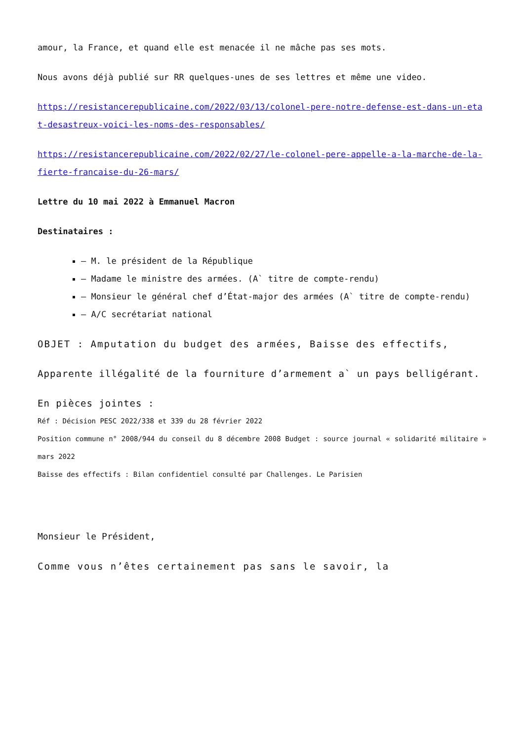amour, la France, et quand elle est menacée il ne mâche pas ses mots.
Nous avons déjà publié sur RR quelques-unes de ses lettres et même une video.
https://resistancerepublicaine.com/2022/03/13/colonel-pere-notre-defense-est-dans-un-etat-desastreux-voici-les-noms-des-responsables/
https://resistancerepublicaine.com/2022/02/27/le-colonel-pere-appelle-a-la-marche-de-la-fierte-francaise-du-26-mars/
Lettre du 10 mai 2022 à Emmanuel Macron
Destinataires :
– M. le président de la République
– Madame le ministre des armées. (A` titre de compte-rendu)
– Monsieur le général chef d’État-major des armées (A` titre de compte-rendu)
– A/C secrétariat national
OBJET : Amputation du budget des armées, Baisse des effectifs,
Apparente illégalité de la fourniture d’armement a` un pays belligérant.
En pièces jointes :
Réf : Décision PESC 2022/338 et 339 du 28 février 2022
Position commune n° 2008/944 du conseil du 8 décembre 2008 Budget : source journal « solidarité militaire » mars 2022
Baisse des effectifs : Bilan confidentiel consulté par Challenges. Le Parisien
Monsieur le Président,
Comme vous n’êtes certainement pas sans le savoir, la